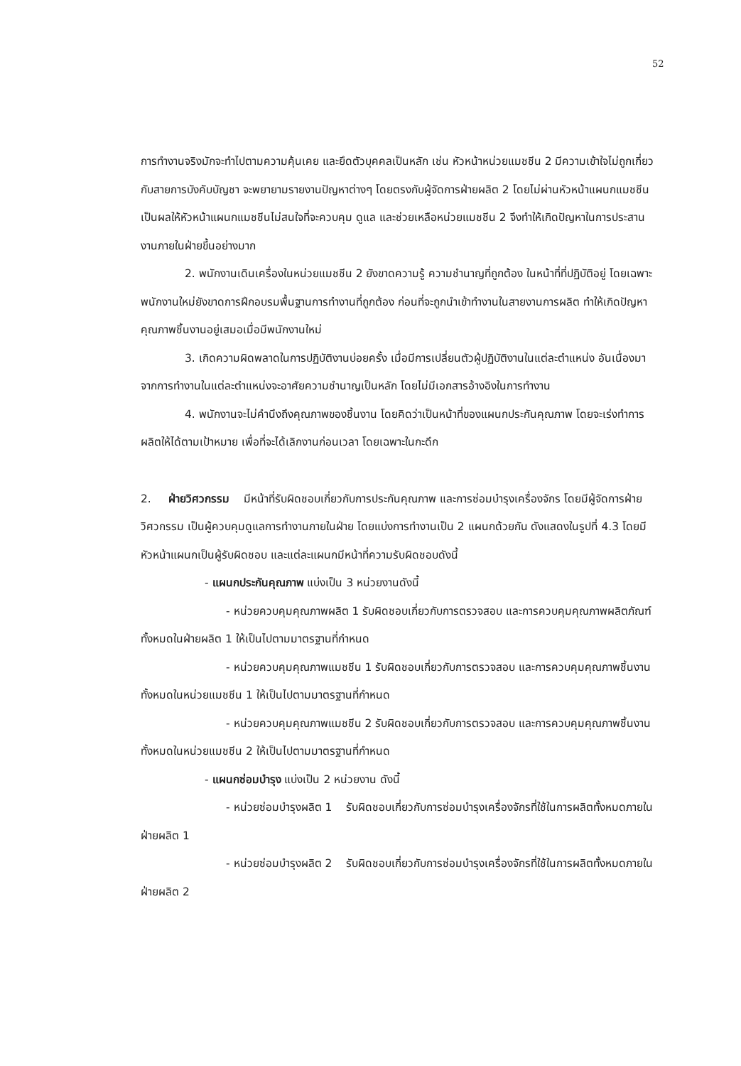52
การทำงานจริงมักจะทำไปตามความคุ้นเคย และยึดตัวบุคคลเป็นหลัก เช่น หัวหน้าหน่วยแมชชีน 2 มีความเข้าใจไม่ถูกเกี่ยวกับสายการบังคับบัญชา จะพยายามรายงานปัญหาต่างๆ โดยตรงกับผู้จัดการฝ่ายผลิต 2 โดยไม่ผ่านหัวหน้าแผนกแมชชีน เป็นผลให้หัวหน้าแผนกแมชชีนไม่สนใจที่จะควบคุม ดูแล และช่วยเหลือหน่วยแมชชีน 2 จึงทำให้เกิดปัญหาในการประสานงานภายในฝ่ายขึ้นอย่างมาก
2. พนักงานเดินเครื่องในหน่วยแมชชีน 2 ยังขาดความรู้ ความชำนาญที่ถูกต้อง ในหน้าที่ที่ปฏิบัติอยู่ โดยเฉพาะพนักงานใหม่ยังขาดการฝึกอบรมพื้นฐานการทำงานที่ถูกต้อง ก่อนที่จะถูกนำเข้าทำงานในสายงานการผลิต ทำให้เกิดปัญหาคุณภาพชิ้นงานอยู่เสมอเมื่อมีพนักงานใหม่
3. เกิดความผิดพลาดในการปฏิบัติงานบ่อยครั้ง เมื่อมีการเปลี่ยนตัวผู้ปฏิบัติงานในแต่ละตำแหน่ง อันเนื่องมาจากการทำงานในแต่ละตำแหน่งจะอาศัยความชำนาญเป็นหลัก โดยไม่มีเอกสารอ้างอิงในการทำงาน
4. พนักงานจะไม่คำนึงถึงคุณภาพของชิ้นงาน โดยคิดว่าเป็นหน้าที่ของแผนกประกันคุณภาพ โดยจะเร่งทำการผลิตให้ได้ตามเป้าหมาย เพื่อที่จะได้เลิกงานก่อนเวลา โดยเฉพาะในกะดึก
2. ฝ่ายวิศวกรรม มีหน้าที่รับผิดชอบเกี่ยวกับการประกันคุณภาพ และการซ่อมบำรุงเครื่องจักร โดยมีผู้จัดการฝ่ายวิศวกรรม เป็นผู้ควบคุมดูแลการทำงานภายในฝ่าย โดยแบ่งการทำงานเป็น 2 แผนกด้วยกัน ดังแสดงในรูปที่ 4.3 โดยมีหัวหน้าแผนกเป็นผู้รับผิดชอบ และแต่ละแผนกมีหน้าที่ความรับผิดชอบดังนี้
- แผนกประกันคุณภาพ แบ่งเป็น 3 หน่วยงานดังนี้
- หน่วยควบคุมคุณภาพผลิต 1 รับผิดชอบเกี่ยวกับการตรวจสอบ และการควบคุมคุณภาพผลิตภัณฑ์ทั้งหมดในฝ่ายผลิต 1 ให้เป็นไปตามมาตรฐานที่กำหนด
- หน่วยควบคุมคุณภาพแมชชีน 1 รับผิดชอบเกี่ยวกับการตรวจสอบ และการควบคุมคุณภาพชิ้นงานทั้งหมดในหน่วยแมชชีน 1 ให้เป็นไปตามมาตรฐานที่กำหนด
- หน่วยควบคุมคุณภาพแมชชีน 2 รับผิดชอบเกี่ยวกับการตรวจสอบ และการควบคุมคุณภาพชิ้นงานทั้งหมดในหน่วยแมชชีน 2 ให้เป็นไปตามมาตรฐานที่กำหนด
- แผนกซ่อมบำรุง แบ่งเป็น 2 หน่วยงาน ดังนี้
- หน่วยซ่อมบำรุงผลิต 1 รับผิดชอบเกี่ยวกับการซ่อมบำรุงเครื่องจักรที่ใช้ในการผลิตทั้งหมดภายในฝ่ายผลิต 1
- หน่วยซ่อมบำรุงผลิต 2 รับผิดชอบเกี่ยวกับการซ่อมบำรุงเครื่องจักรที่ใช้ในการผลิตทั้งหมดภายในฝ่ายผลิต 2